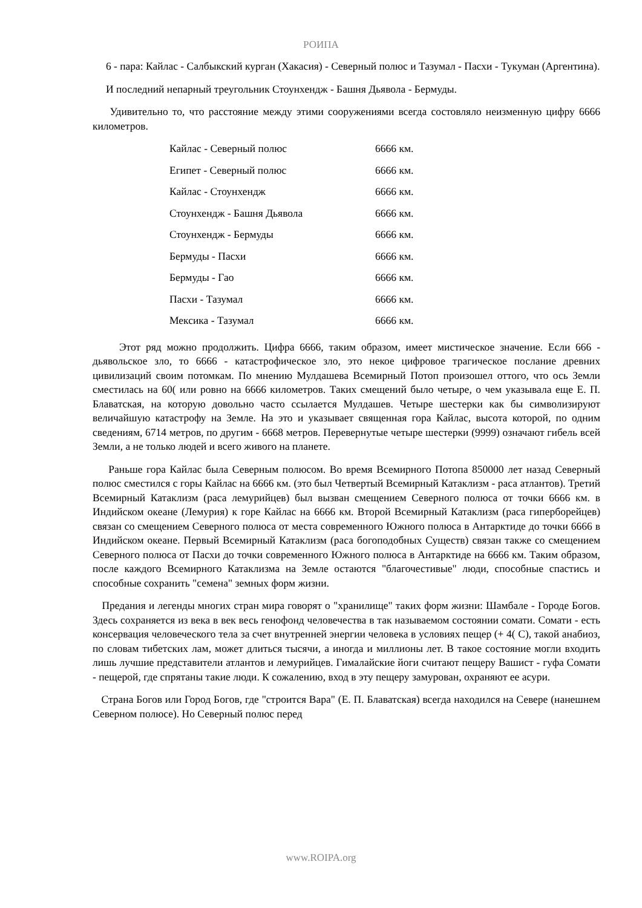РОИПА
6 - пара: Кайлас - Салбыкский курган (Хакасия) - Северный полюс и Тазумал - Пасхи - Тукуман (Аргентина).
И последний непарный треугольник Стоунхендж - Башня Дьявола - Бермуды.
Удивительно то, что расстояние между этими сооружениями всегда состовляло неизменную цифру 6666 километров.
| Кайлас - Северный полюс | 6666 км. |
| Египет - Северный полюс | 6666 км. |
| Кайлас - Стоунхендж | 6666 км. |
| Стоунхендж - Башня Дьявола | 6666 км. |
| Стоунхендж - Бермуды | 6666 км. |
| Бермуды - Пасхи | 6666 км. |
| Бермуды - Гао | 6666 км. |
| Пасхи - Тазумал | 6666 км. |
| Мексика - Тазумал | 6666 км. |
Этот ряд можно продолжить. Цифра 6666, таким образом, имеет мистическое значение. Если 666 - дьявольское зло, то 6666 - катастрофическое зло, это некое цифровое трагическое послание древних цивилизаций своим потомкам. По мнению Мулдашева Всемирный Потоп произошел оттого, что ось Земли сместилась на 60( или ровно на 6666 километров. Таких смещений было четыре, о чем указывала еще Е. П. Блаватская, на которую довольно часто ссылается Мулдашев. Четыре шестерки как бы символизируют величайшую катастрофу на Земле. На это и указывает священная гора Кайлас, высота которой, по одним сведениям, 6714 метров, по другим - 6668 метров. Перевернутые четыре шестерки (9999) означают гибель всей Земли, а не только людей и всего живого на планете.
Раньше гора Кайлас была Северным полюсом. Во время Всемирного Потопа 850000 лет назад Северный полюс сместился с горы Кайлас на 6666 км. (это был Четвертый Всемирный Катаклизм - раса атлантов). Третий Всемирный Катаклизм (раса лемурийцев) был вызван смещением Северного полюса от точки 6666 км. в Индийском океане (Лемурия) к горе Кайлас на 6666 км. Второй Всемирный Катаклизм (раса гиперборейцев) связан со смещением Северного полюса от места современного Южного полюса в Антарктиде до точки 6666 в Индийском океане. Первый Всемирный Катаклизм (раса богоподобных Существ) связан также со смещением Северного полюса от Пасхи до точки современного Южного полюса в Антарктиде на 6666 км. Таким образом, после каждого Всемирного Катаклизма на Земле остаются "благочестивые" люди, способные спастись и способные сохранить "семена" земных форм жизни.
Предания и легенды многих стран мира говорят о "хранилище" таких форм жизни: Шамбале - Городе Богов. Здесь сохраняется из века в век весь генофонд человечества в так называемом состоянии сомати. Сомати - есть консервация человеческого тела за счет внутренней энергии человека в условиях пещер (+ 4( С), такой анабиоз, по словам тибетских лам, может длиться тысячи, а иногда и миллионы лет. В такое состояние могли входить лишь лучшие представители атлантов и лемурийцев. Гималайские йоги считают пещеру Вашист - гуфа Сомати - пещерой, где спрятаны такие люди. К сожалению, вход в эту пещеру замурован, охраняют ее асури.
Страна Богов или Город Богов, где "строится Вара" (Е. П. Блаватская) всегда находился на Севере (нанешнем Северном полюсе). Но Северный полюс перед
www.ROIPA.org